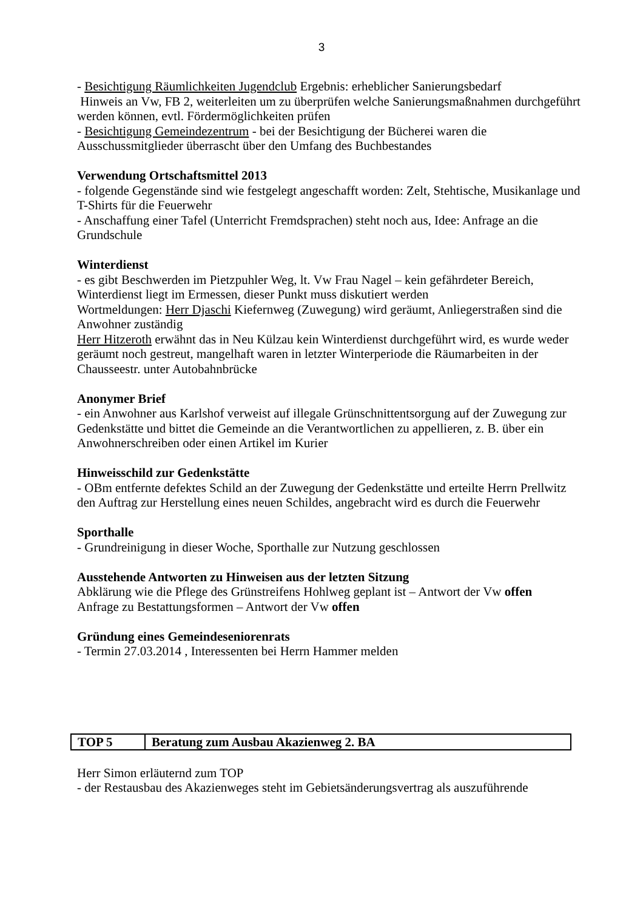3
- Besichtigung Räumlichkeiten Jugendclub Ergebnis: erheblicher Sanierungsbedarf
Hinweis an Vw, FB 2, weiterleiten um zu überprüfen welche Sanierungsmaßnahmen durchgeführt werden können, evtl. Fördermöglichkeiten prüfen
- Besichtigung Gemeindezentrum - bei der Besichtigung der Bücherei waren die Ausschussmitglieder überrascht über den Umfang des Buchbestandes
Verwendung Ortschaftsmittel 2013
- folgende Gegenstände sind wie festgelegt angeschafft worden: Zelt, Stehtische, Musikanlage und T-Shirts für die Feuerwehr
- Anschaffung einer Tafel (Unterricht Fremdsprachen) steht noch aus, Idee: Anfrage an die Grundschule
Winterdienst
- es gibt Beschwerden im Pietzpuhler Weg, lt. Vw Frau Nagel – kein gefährdeter Bereich, Winterdienst liegt im Ermessen, dieser Punkt muss diskutiert werden
Wortmeldungen: Herr Djaschi Kiefernweg (Zuwegung) wird geräumt, Anliegerstraßen sind die Anwohner zuständig
Herr Hitzeroth erwähnt das in Neu Külzau kein Winterdienst durchgeführt wird, es wurde weder geräumt noch gestreut, mangelhaft waren in letzter Winterperiode die Räumarbeiten in der Chausseestr. unter Autobahnbrücke
Anonymer Brief
- ein Anwohner aus Karlshof verweist auf illegale Grünschnittentsorgung auf der Zuwegung zur Gedenkstätte und bittet die Gemeinde an die Verantwortlichen zu appellieren, z. B. über ein Anwohnerschreiben oder einen Artikel im Kurier
Hinweisschild zur Gedenkstätte
- OBm entfernte defektes Schild an der Zuwegung der Gedenkstätte und erteilte Herrn Prellwitz den Auftrag zur Herstellung eines neuen Schildes, angebracht wird es durch die Feuerwehr
Sporthalle
- Grundreinigung in dieser Woche, Sporthalle zur Nutzung geschlossen
Ausstehende Antworten zu Hinweisen aus der letzten Sitzung
Abklärung wie die Pflege des Grünstreifens Hohlweg geplant ist – Antwort der Vw offen
Anfrage zu Bestattungsformen – Antwort der Vw offen
Gründung eines Gemeindeseniorenrats
- Termin 27.03.2014 , Interessenten bei Herrn Hammer melden
| TOP 5 | Beratung zum Ausbau Akazienweg 2. BA |
Herr Simon erläuternd zum TOP
- der Restausbau des Akazienweges steht im Gebietsänderungsvertrag als auszuführende